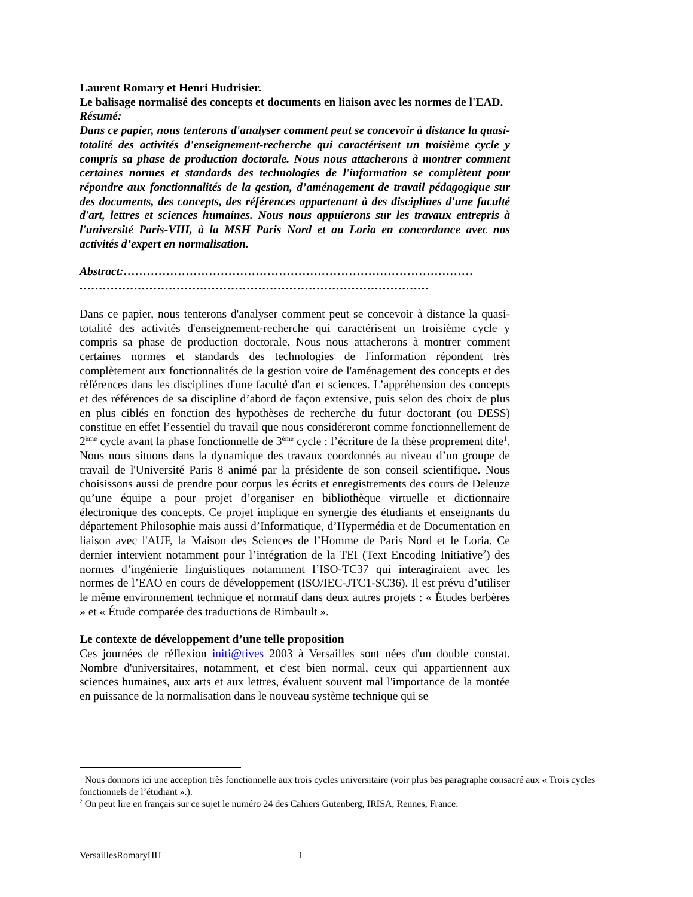Laurent Romary et Henri Hudrisier.
Le balisage normalisé des concepts et documents en liaison avec les normes de l'EAD.
Résumé:
Dans ce papier, nous tenterons d'analyser comment peut se concevoir à distance la quasi-totalité des activités d'enseignement-recherche qui caractérisent un troisième cycle y compris sa phase de production doctorale. Nous nous attacherons à montrer comment certaines normes et standards des technologies de l'information se complètent pour répondre aux fonctionnalités de la gestion, d’aménagement de travail pédagogique sur des documents, des concepts, des références appartenant à des disciplines d'une faculté d'art, lettres et sciences humaines. Nous nous appuierons sur les travaux entrepris à l'université Paris-VIII, à la MSH Paris Nord et au Loria en concordance avec nos activités d’expert en normalisation.
Abstract:……………………………………………………………………………… ………………………………………………………………………………
Dans ce papier, nous tenterons d'analyser comment peut se concevoir à distance la quasi-totalité des activités d'enseignement-recherche qui caractérisent un troisième cycle y compris sa phase de production doctorale. Nous nous attacherons à montrer comment certaines normes et standards des technologies de l'information répondent très complètement aux fonctionnalités de la gestion voire de l'aménagement des concepts et des références dans les disciplines d'une faculté d'art et sciences. L’appréhension des concepts et des références de sa discipline d’abord de façon extensive, puis selon des choix de plus en plus ciblés en fonction des hypothèses de recherche du futur doctorant (ou DESS) constitue en effet l’essentiel du travail que nous considéreront comme fonctionnellement de 2<sup>ème</sup> cycle avant la phase fonctionnelle de 3<sup>ème</sup> cycle : l’écriture de la thèse proprement dite<sup>1</sup>. Nous nous situons dans la dynamique des travaux coordonnés au niveau d’un groupe de travail de l'Université Paris 8 animé par la présidente de son conseil scientifique. Nous choisissons aussi de prendre pour corpus les écrits et enregistrements des cours de Deleuze qu’une équipe a pour projet d’organiser en bibliothèque virtuelle et dictionnaire électronique des concepts. Ce projet implique en synergie des étudiants et enseignants du département Philosophie mais aussi d’Informatique, d’Hypermédia et de Documentation en liaison avec l'AUF, la Maison des Sciences de l’Homme de Paris Nord et le Loria. Ce dernier intervient notamment pour l’intégration de la TEI (Text Encoding Initiative<sup>2</sup>) des normes d’ingénierie linguistiques notamment l’ISO-TC37 qui interagiraient avec les normes de l’EAO en cours de développement (ISO/IEC-JTC1-SC36). Il est prévu d’utiliser le même environnement technique et normatif dans deux autres projets : « Études berbères » et « Étude comparée des traductions de Rimbault ».
Le contexte de développement d’une telle proposition
Ces journées de réflexion initi@tives 2003 à Versailles sont nées d'un double constat. Nombre d'universitaires, notamment, et c'est bien normal, ceux qui appartiennent aux sciences humaines, aux arts et aux lettres, évaluent souvent mal l'importance de la montée en puissance de la normalisation dans le nouveau système technique qui se
<sup>1</sup> Nous donnons ici une acception très fonctionnelle aux trois cycles universitaire (voir plus bas paragraphe consacré aux « Trois cycles fonctionnels de l’étudiant ».).
<sup>2</sup> On peut lire en français sur ce sujet le numéro 24 des Cahiers Gutenberg, IRISA, Rennes, France.
VersaillesRomaryHH 1